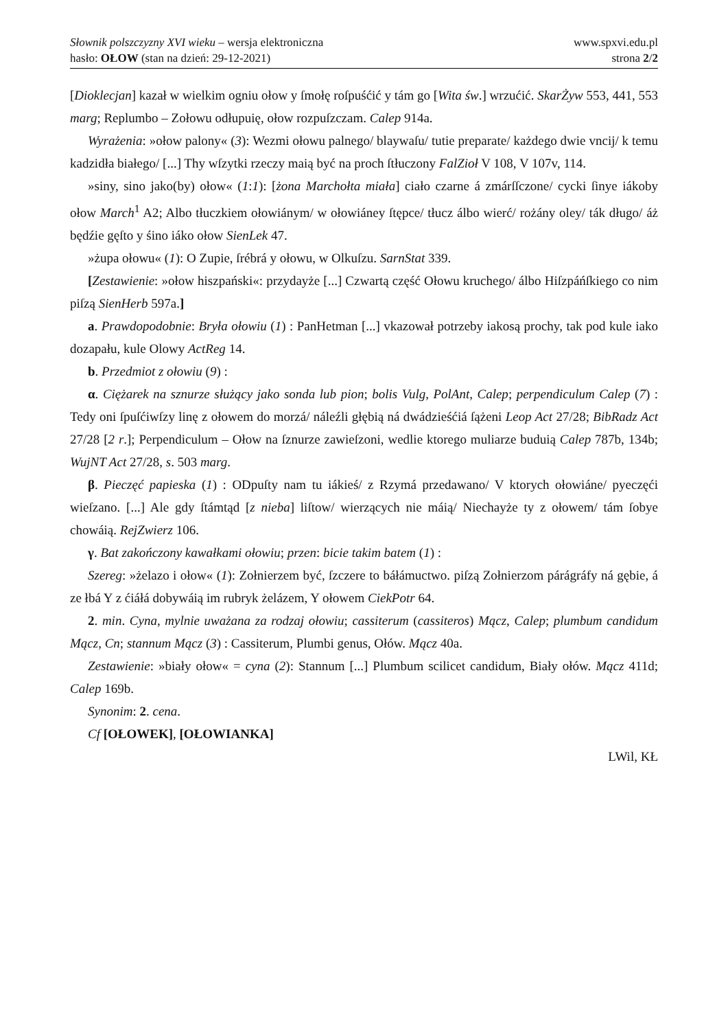Słownik polszczyzny XVI wieku – wersja elektroniczna
hasło: OŁOW (stan na dzień: 29-12-2021)
www.spxvi.edu.pl
strona 2/2
[Dioklecjan] kazał w wielkim ogniu ołow y ſmołę roſpuśćić y tám go [Wita św.] wrzućić. SkarŻyw 553, 441, 553 marg; Replumbo – Zołowu odłupuię, ołow rozpuſzczam. Calep 914a.
Wyrażenia: »ołow palony« (3): Wezmi ołowu palnego/ blaywaſu/ tutie preparate/ każdego dwie vncij/ k temu kadzidła białego/ [...] Thy wſzytki rzeczy maią być na proch ſtłuczony FalZioł V 108, V 107v, 114.
»siny, sino jako(by) ołow« (1:1): [żona Marchołta miała] ciało czarne á zmárſſczone/ cycki ſinye iákoby ołow March<sup>1</sup> A2; Albo tłuczkiem ołowiánym/ w ołowiáney ſtępce/ tłucz álbo wierć/ rożány oley/ ták długo/ áż będźie gęſto y śino iáko ołow SienLek 47.
»żupa ołowu« (1): O Zupie, ſrébrá y ołowu, w Olkuſzu. SarnStat 339.
[Zestawienie: »ołow hiszpański«: przydayże [...] Czwartą część Ołowu kruchego/ álbo Hiſzpáńſkiego co nim piſzą SienHerb 597a.]
a. Prawdopodobnie: Bryła ołowiu (1) : PanHetman [...] vkazował potrzeby iakosą prochy, tak pod kule iako dozapału, kule Olowy ActReg 14.
b. Przedmiot z ołowiu (9) :
α. Ciężarek na sznurze służący jako sonda lub pion; bolis Vulg, PolAnt, Calep; perpendiculum Calep (7) : Tedy oni ſpuſćiwſzy linę z ołowem do morzá/ náleźli głębią ná dwádzieśćiá ſążeni Leop Act 27/28; BibRadz Act 27/28 [2 r.]; Perpendiculum – Ołow na ſznurze zawieſzoni, wedlie ktorego muliarze buduią Calep 787b, 134b; WujNT Act 27/28, s. 503 marg.
β. Pieczęć papieska (1) : ODpuſty nam tu iákieś/ z Rzymá przedawano/ V ktorych ołowiáne/ pyeczęći wieſzano. [...] Ale gdy ſtámtąd [z nieba] liſtow/ wierzących nie máią/ Niechayże ty z ołowem/ tám ſobye chowáią. RejZwierz 106.
γ. Bat zakończony kawałkami ołowiu; przen: bicie takim batem (1) :
Szereg: »żelazo i ołow« (1): Zołnierzem być, ſzczere to báłámuctwo. piſzą Zołnierzom párágráfy ná gębie, á ze łbá Y z ćiáłá dobywáią im rubryk żelázem, Y ołowem CiekPotr 64.
2. min. Cyna, mylnie uważana za rodzaj ołowiu; cassiterum (cassiteros) Mącz, Calep; plumbum candidum Mącz, Cn; stannum Mącz (3) : Cassiterum, Plumbi genus, Ołów. Mącz 40a.
Zestawienie: »biały ołow« = cyna (2): Stannum [...] Plumbum scilicet candidum, Biały ołów. Mącz 411d; Calep 169b.
Synonim: 2. cena.
Cf [OŁOWEK], [OŁOWIANKA]
LWil, KŁ